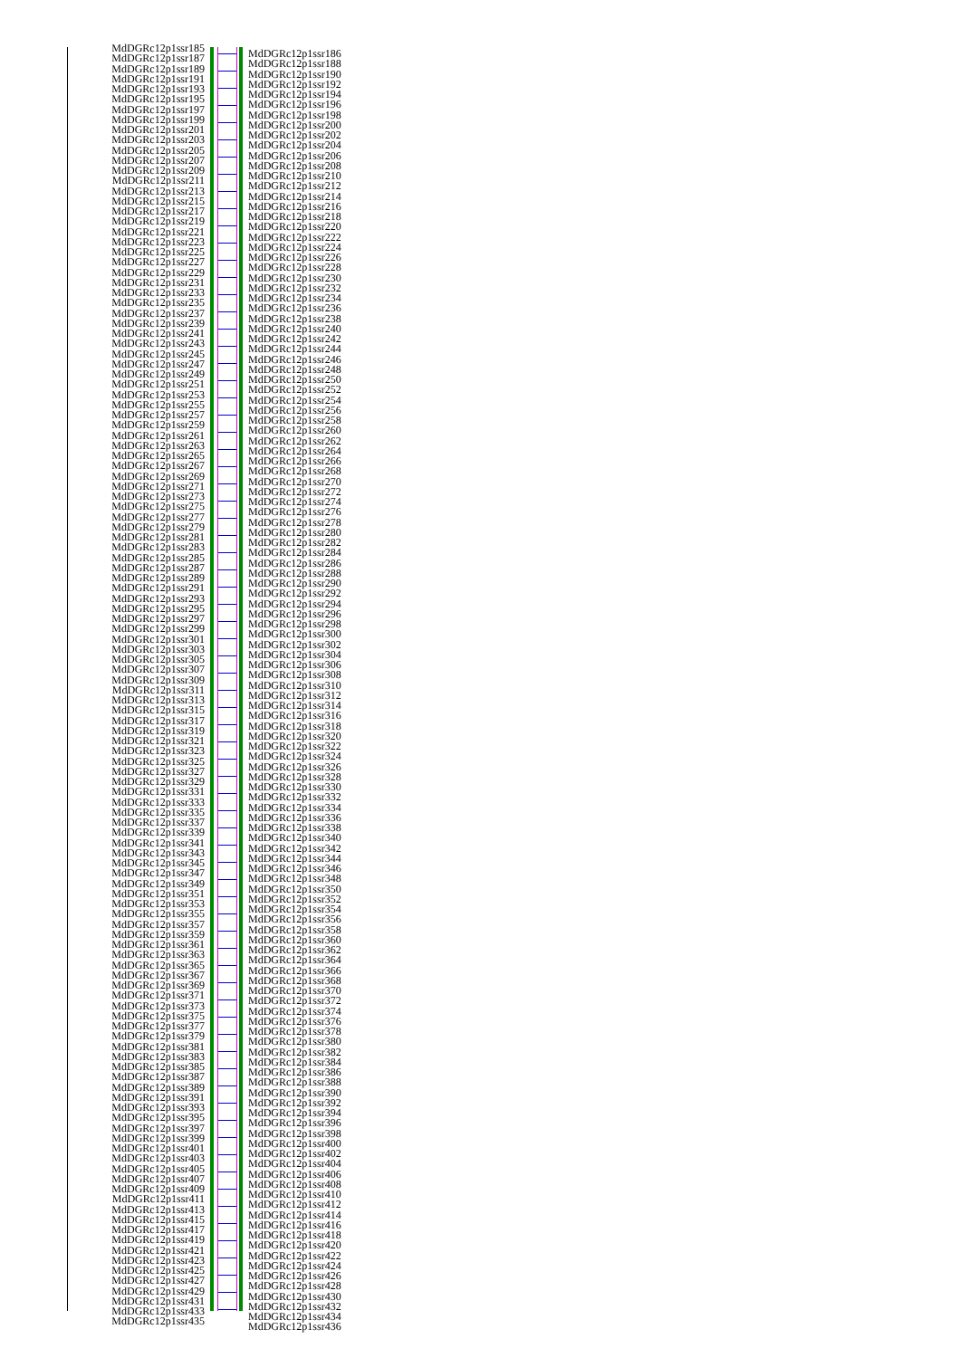MdDGRc12p1ssr185
MdDGRc12p1ssr187
MdDGRc12p1ssr189
MdDGRc12p1ssr191
MdDGRc12p1ssr193
MdDGRc12p1ssr195
MdDGRc12p1ssr197
MdDGRc12p1ssr199
MdDGRc12p1ssr201
MdDGRc12p1ssr203
MdDGRc12p1ssr205
MdDGRc12p1ssr207
MdDGRc12p1ssr209
MdDGRc12p1ssr211
MdDGRc12p1ssr213
MdDGRc12p1ssr215
MdDGRc12p1ssr217
MdDGRc12p1ssr219
MdDGRc12p1ssr221
MdDGRc12p1ssr223
MdDGRc12p1ssr225
MdDGRc12p1ssr227
MdDGRc12p1ssr229
MdDGRc12p1ssr231
MdDGRc12p1ssr233
MdDGRc12p1ssr235
MdDGRc12p1ssr237
MdDGRc12p1ssr239
MdDGRc12p1ssr241
MdDGRc12p1ssr243
MdDGRc12p1ssr245
MdDGRc12p1ssr247
MdDGRc12p1ssr249
MdDGRc12p1ssr251
MdDGRc12p1ssr253
MdDGRc12p1ssr255
MdDGRc12p1ssr257
MdDGRc12p1ssr259
MdDGRc12p1ssr261
MdDGRc12p1ssr263
MdDGRc12p1ssr265
MdDGRc12p1ssr267
MdDGRc12p1ssr269
MdDGRc12p1ssr271
MdDGRc12p1ssr273
MdDGRc12p1ssr275
MdDGRc12p1ssr277
MdDGRc12p1ssr279
MdDGRc12p1ssr281
MdDGRc12p1ssr283
MdDGRc12p1ssr285
MdDGRc12p1ssr287
MdDGRc12p1ssr289
MdDGRc12p1ssr291
MdDGRc12p1ssr293
MdDGRc12p1ssr295
MdDGRc12p1ssr297
MdDGRc12p1ssr299
MdDGRc12p1ssr301
MdDGRc12p1ssr303
MdDGRc12p1ssr305
MdDGRc12p1ssr307
MdDGRc12p1ssr309
MdDGRc12p1ssr311
MdDGRc12p1ssr313
MdDGRc12p1ssr315
MdDGRc12p1ssr317
MdDGRc12p1ssr319
MdDGRc12p1ssr321
MdDGRc12p1ssr323
MdDGRc12p1ssr325
MdDGRc12p1ssr327
MdDGRc12p1ssr329
MdDGRc12p1ssr331
MdDGRc12p1ssr333
MdDGRc12p1ssr335
MdDGRc12p1ssr337
MdDGRc12p1ssr339
MdDGRc12p1ssr341
MdDGRc12p1ssr343
MdDGRc12p1ssr345
MdDGRc12p1ssr347
MdDGRc12p1ssr349
MdDGRc12p1ssr351
MdDGRc12p1ssr353
MdDGRc12p1ssr355
MdDGRc12p1ssr357
MdDGRc12p1ssr359
MdDGRc12p1ssr361
MdDGRc12p1ssr363
MdDGRc12p1ssr365
MdDGRc12p1ssr367
MdDGRc12p1ssr369
MdDGRc12p1ssr371
MdDGRc12p1ssr373
MdDGRc12p1ssr375
MdDGRc12p1ssr377
MdDGRc12p1ssr379
MdDGRc12p1ssr381
MdDGRc12p1ssr383
MdDGRc12p1ssr385
MdDGRc12p1ssr387
MdDGRc12p1ssr389
MdDGRc12p1ssr391
MdDGRc12p1ssr393
MdDGRc12p1ssr395
MdDGRc12p1ssr397
MdDGRc12p1ssr399
MdDGRc12p1ssr401
MdDGRc12p1ssr403
MdDGRc12p1ssr405
MdDGRc12p1ssr407
MdDGRc12p1ssr409
MdDGRc12p1ssr411
MdDGRc12p1ssr413
MdDGRc12p1ssr415
MdDGRc12p1ssr417
MdDGRc12p1ssr419
MdDGRc12p1ssr421
MdDGRc12p1ssr423
MdDGRc12p1ssr425
MdDGRc12p1ssr427
MdDGRc12p1ssr429
MdDGRc12p1ssr431
MdDGRc12p1ssr433
MdDGRc12p1ssr435
MdDGRc12p1ssr186
MdDGRc12p1ssr188
MdDGRc12p1ssr190
MdDGRc12p1ssr192
MdDGRc12p1ssr194
MdDGRc12p1ssr196
MdDGRc12p1ssr198
MdDGRc12p1ssr200
MdDGRc12p1ssr202
MdDGRc12p1ssr204
MdDGRc12p1ssr206
MdDGRc12p1ssr208
MdDGRc12p1ssr210
MdDGRc12p1ssr212
MdDGRc12p1ssr214
MdDGRc12p1ssr216
MdDGRc12p1ssr218
MdDGRc12p1ssr220
MdDGRc12p1ssr222
MdDGRc12p1ssr224
MdDGRc12p1ssr226
MdDGRc12p1ssr228
MdDGRc12p1ssr230
MdDGRc12p1ssr232
MdDGRc12p1ssr234
MdDGRc12p1ssr236
MdDGRc12p1ssr238
MdDGRc12p1ssr240
MdDGRc12p1ssr242
MdDGRc12p1ssr244
MdDGRc12p1ssr246
MdDGRc12p1ssr248
MdDGRc12p1ssr250
MdDGRc12p1ssr252
MdDGRc12p1ssr254
MdDGRc12p1ssr256
MdDGRc12p1ssr258
MdDGRc12p1ssr260
MdDGRc12p1ssr262
MdDGRc12p1ssr264
MdDGRc12p1ssr266
MdDGRc12p1ssr268
MdDGRc12p1ssr270
MdDGRc12p1ssr272
MdDGRc12p1ssr274
MdDGRc12p1ssr276
MdDGRc12p1ssr278
MdDGRc12p1ssr280
MdDGRc12p1ssr282
MdDGRc12p1ssr284
MdDGRc12p1ssr286
MdDGRc12p1ssr288
MdDGRc12p1ssr290
MdDGRc12p1ssr292
MdDGRc12p1ssr294
MdDGRc12p1ssr296
MdDGRc12p1ssr298
MdDGRc12p1ssr300
MdDGRc12p1ssr302
MdDGRc12p1ssr304
MdDGRc12p1ssr306
MdDGRc12p1ssr308
MdDGRc12p1ssr310
MdDGRc12p1ssr312
MdDGRc12p1ssr314
MdDGRc12p1ssr316
MdDGRc12p1ssr318
MdDGRc12p1ssr320
MdDGRc12p1ssr322
MdDGRc12p1ssr324
MdDGRc12p1ssr326
MdDGRc12p1ssr328
MdDGRc12p1ssr330
MdDGRc12p1ssr332
MdDGRc12p1ssr334
MdDGRc12p1ssr336
MdDGRc12p1ssr338
MdDGRc12p1ssr340
MdDGRc12p1ssr342
MdDGRc12p1ssr344
MdDGRc12p1ssr346
MdDGRc12p1ssr348
MdDGRc12p1ssr350
MdDGRc12p1ssr352
MdDGRc12p1ssr354
MdDGRc12p1ssr356
MdDGRc12p1ssr358
MdDGRc12p1ssr360
MdDGRc12p1ssr362
MdDGRc12p1ssr364
MdDGRc12p1ssr366
MdDGRc12p1ssr368
MdDGRc12p1ssr370
MdDGRc12p1ssr372
MdDGRc12p1ssr374
MdDGRc12p1ssr376
MdDGRc12p1ssr378
MdDGRc12p1ssr380
MdDGRc12p1ssr382
MdDGRc12p1ssr384
MdDGRc12p1ssr386
MdDGRc12p1ssr388
MdDGRc12p1ssr390
MdDGRc12p1ssr392
MdDGRc12p1ssr394
MdDGRc12p1ssr396
MdDGRc12p1ssr398
MdDGRc12p1ssr400
MdDGRc12p1ssr402
MdDGRc12p1ssr404
MdDGRc12p1ssr406
MdDGRc12p1ssr408
MdDGRc12p1ssr410
MdDGRc12p1ssr412
MdDGRc12p1ssr414
MdDGRc12p1ssr416
MdDGRc12p1ssr418
MdDGRc12p1ssr420
MdDGRc12p1ssr422
MdDGRc12p1ssr424
MdDGRc12p1ssr426
MdDGRc12p1ssr428
MdDGRc12p1ssr430
MdDGRc12p1ssr432
MdDGRc12p1ssr434
MdDGRc12p1ssr436